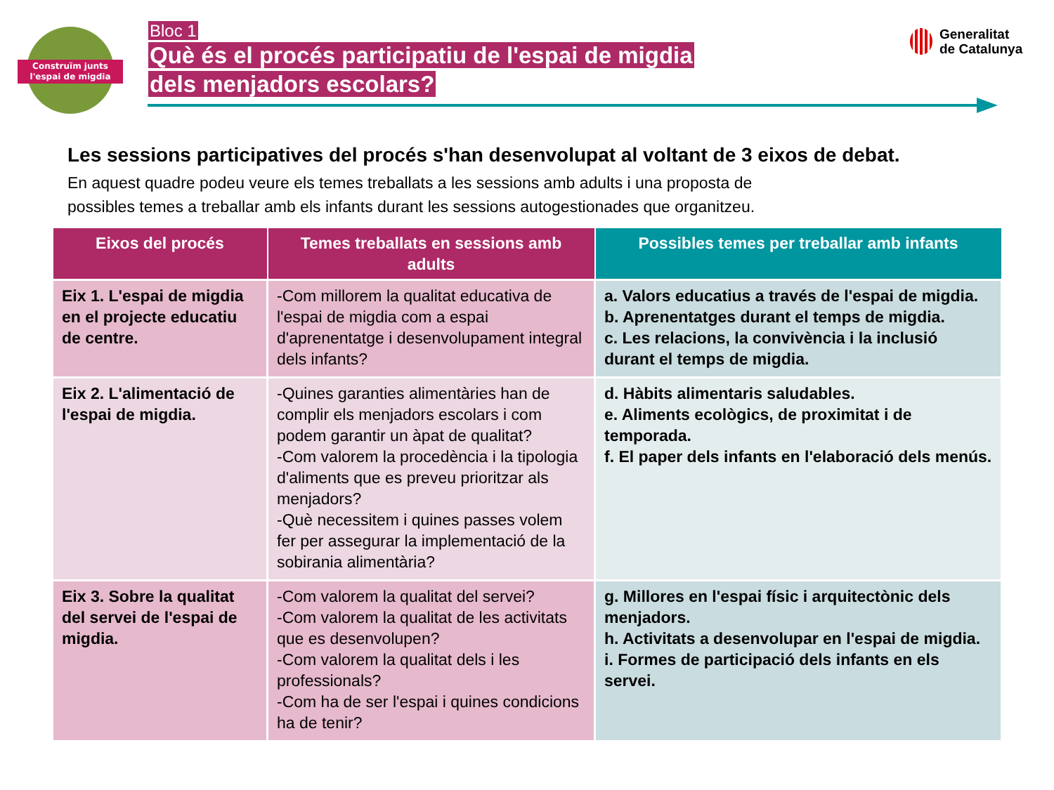Construïm junts
l'espai de migdia
Bloc 1
Què és el procés participatiu de l'espai de migdia
dels menjadors escolars?
Generalitat
de Catalunya
Les sessions participatives del procés s'han desenvolupat al voltant de 3 eixos de debat.
En aquest quadre podeu veure els temes treballats a les sessions amb adults i una proposta de
possibles temes a treballar amb els infants durant les sessions autogestionades que organitzeu.
| Eixos del procés | Temes treballats en sessions amb adults | Possibles temes per treballar amb infants |
| --- | --- | --- |
| Eix 1. L'espai de migdia en el projecte educatiu de centre. | -Com millorem la qualitat educativa de l'espai de migdia com a espai d'aprenentatge i desenvolupament integral dels infants? | a. Valors educatius a través de l'espai de migdia. b. Aprenentatges durant el temps de migdia. c. Les relacions, la convivència i la inclusió durant el temps de migdia. |
| Eix 2. L'alimentació de l'espai de migdia. | -Quines garanties alimentàries han de complir els menjadors escolars i com podem garantir un àpat de qualitat? -Com valorem la procedència i la tipologia d'aliments que es preveu prioritzar als menjadors? -Què necessitem i quines passes volem fer per assegurar la implementació de la sobirania alimentària? | d. Hàbits alimentaris saludables. e. Aliments ecològics, de proximitat i de temporada. f. El paper dels infants en l'elaboració dels menús. |
| Eix 3. Sobre la qualitat del servei de l'espai de migdia. | -Com valorem la qualitat del servei? -Com valorem la qualitat de les activitats que es desenvolupen? -Com valorem la qualitat dels i les professionals? -Com ha de ser l'espai i quines condicions ha de tenir? | g. Millores en l'espai físic i arquitectònic dels menjadors. h. Activitats a desenvolupar en l'espai de migdia. i. Formes de participació dels infants en els servei. |